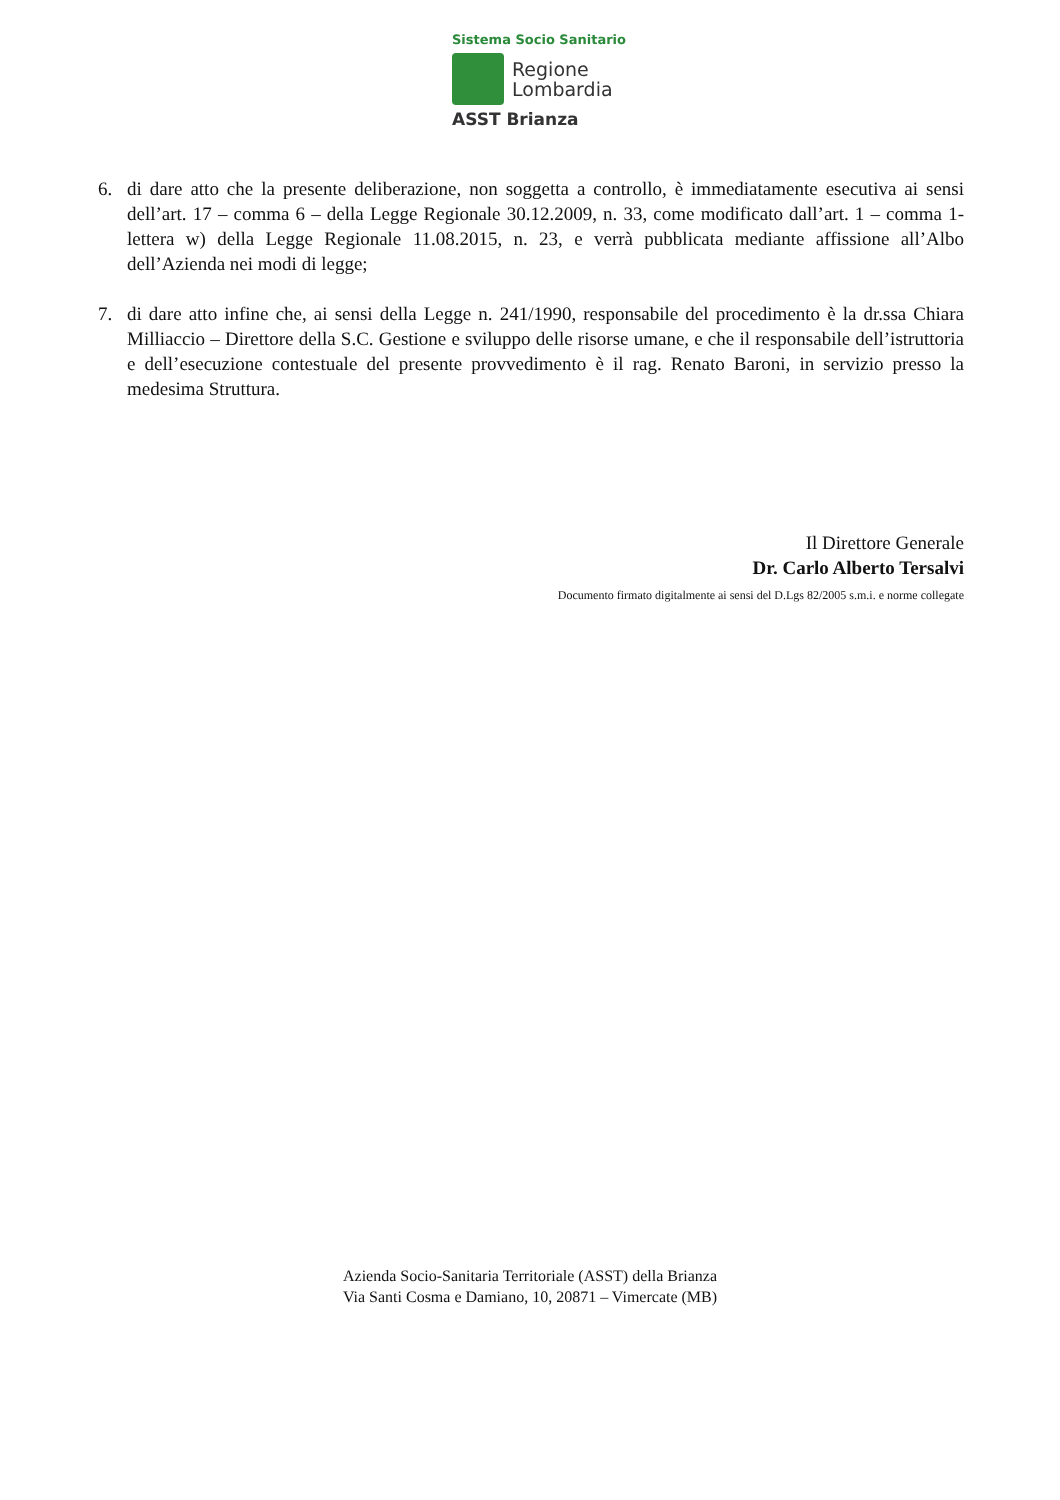Sistema Socio Sanitario
Regione
Lombardia
ASST Brianza
6. di dare atto che la presente deliberazione, non soggetta a controllo, è immediatamente esecutiva ai sensi dell’art. 17 – comma 6 – della Legge Regionale 30.12.2009, n. 33, come modificato dall’art. 1 – comma 1- lettera w) della Legge Regionale 11.08.2015, n. 23, e verrà pubblicata mediante affissione all’Albo dell’Azienda nei modi di legge;
7. di dare atto infine che, ai sensi della Legge n. 241/1990, responsabile del procedimento è la dr.ssa Chiara Milliaccio – Direttore della S.C. Gestione e sviluppo delle risorse umane, e che il responsabile dell’istruttoria e dell’esecuzione contestuale del presente provvedimento è il rag. Renato Baroni, in servizio presso la medesima Struttura.
Il Direttore Generale
Dr. Carlo Alberto Tersalvi
Documento firmato digitalmente ai sensi del D.Lgs 82/2005 s.m.i. e norme collegate
Azienda Socio-Sanitaria Territoriale (ASST) della Brianza
Via Santi Cosma e Damiano, 10, 20871 – Vimercate (MB)